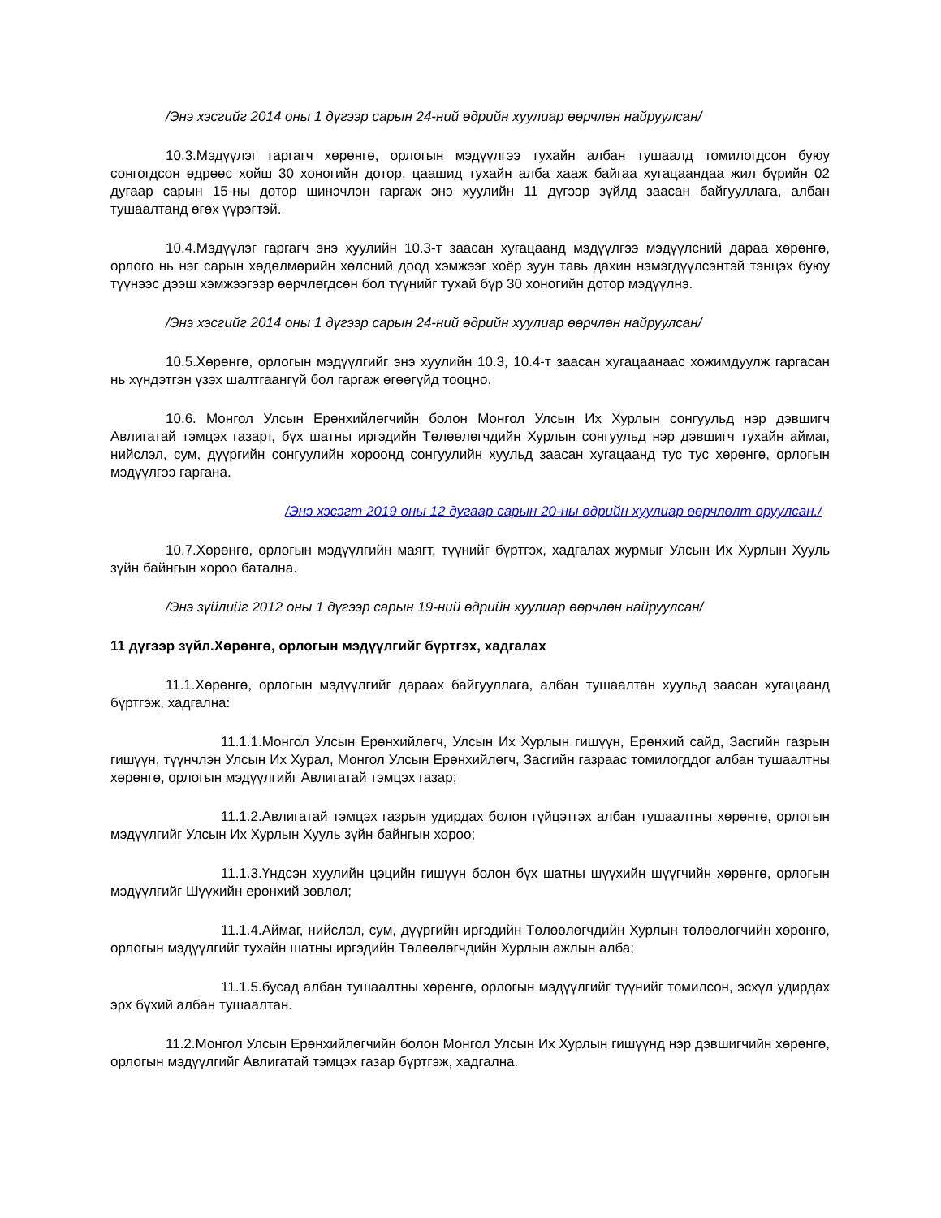/Энэ хэсгийг 2014 оны 1 дүгээр сарын 24-ний өдрийн хуулиар өөрчлөн найруулсан/
10.3.Мэдүүлэг гаргагч хөрөнгө, орлогын мэдүүлгээ тухайн албан тушаалд томилогдсон буюу сонгогдсон өдрөөс хойш 30 хоногийн дотор, цаашид тухайн алба хааж байгаа хугацаандаа жил бүрийн 02 дугаар сарын 15-ны дотор шинэчлэн гаргаж энэ хуулийн 11 дүгээр зүйлд заасан байгууллага, албан тушаалтанд өгөх үүрэгтэй.
10.4.Мэдүүлэг гаргагч энэ хуулийн 10.3-т заасан хугацаанд мэдүүлгээ мэдүүлсний дараа хөрөнгө, орлого нь нэг сарын хөдөлмөрийн хөлсний доод хэмжээг хоёр зуун тавь дахин нэмэгдүүлсэнтэй тэнцэх буюу түүнээс дээш хэмжээгээр өөрчлөгдсөн бол түүнийг тухай бүр 30 хоногийн дотор мэдүүлнэ.
/Энэ хэсгийг 2014 оны 1 дүгээр сарын 24-ний өдрийн хуулиар өөрчлөн найруулсан/
10.5.Хөрөнгө, орлогын мэдүүлгийг энэ хуулийн 10.3, 10.4-т заасан хугацаанаас хожимдуулж гаргасан нь хүндэтгэн үзэх шалтгаангүй бол гаргаж өгөөгүйд тооцно.
10.6. Монгол Улсын Ерөнхийлөгчийн болон Монгол Улсын Их Хурлын сонгуульд нэр дэвшигч Авлигатай тэмцэх газарт, бүх шатны иргэдийн Төлөөлөгчдийн Хурлын сонгуульд нэр дэвшигч тухайн аймаг, нийслэл, сум, дүүргийн сонгуулийн хороонд сонгуулийн хуульд заасан хугацаанд тус тус хөрөнгө, орлогын мэдүүлгээ гаргана.
/Энэ хэсэгт 2019 оны 12 дугаар сарын 20-ны өдрийн хуулиар өөрчлөлт оруулсан./
10.7.Хөрөнгө, орлогын мэдүүлгийн маягт, түүнийг бүртгэх, хадгалах журмыг Улсын Их Хурлын Хууль зүйн байнгын хороо батална.
/Энэ зүйлийг 2012 оны 1 дүгээр сарын 19-ний өдрийн хуулиар өөрчлөн найруулсан/
11 дүгээр зүйл.Хөрөнгө, орлогын мэдүүлгийг бүртгэх, хадгалах
11.1.Хөрөнгө, орлогын мэдүүлгийг дараах байгууллага, албан тушаалтан хуульд заасан хугацаанд бүртгэж, хадгална:
11.1.1.Монгол Улсын Ерөнхийлөгч, Улсын Их Хурлын гишүүн, Ерөнхий сайд, Засгийн газрын гишүүн, түүнчлэн Улсын Их Хурал, Монгол Улсын Ерөнхийлөгч, Засгийн газраас томилогддог албан тушаалтны хөрөнгө, орлогын мэдүүлгийг Авлигатай тэмцэх газар;
11.1.2.Авлигатай тэмцэх газрын удирдах болон гүйцэтгэх албан тушаалтны хөрөнгө, орлогын мэдүүлгийг Улсын Их Хурлын Хууль зүйн байнгын хороо;
11.1.3.Үндсэн хуулийн цэцийн гишүүн болон бүх шатны шүүхийн шүүгчийн хөрөнгө, орлогын мэдүүлгийг Шүүхийн ерөнхий зөвлөл;
11.1.4.Аймаг, нийслэл, сум, дүүргийн иргэдийн Төлөөлөгчдийн Хурлын төлөөлөгчийн хөрөнгө, орлогын мэдүүлгийг тухайн шатны иргэдийн Төлөөлөгчдийн Хурлын ажлын алба;
11.1.5.бусад албан тушаалтны хөрөнгө, орлогын мэдүүлгийг түүнийг томилсон, эсхүл удирдах эрх бүхий албан тушаалтан.
11.2.Монгол Улсын Ерөнхийлөгчийн болон Монгол Улсын Их Хурлын гишүүнд нэр дэвшигчийн хөрөнгө, орлогын мэдүүлгийг Авлигатай тэмцэх газар бүртгэж, хадгална.